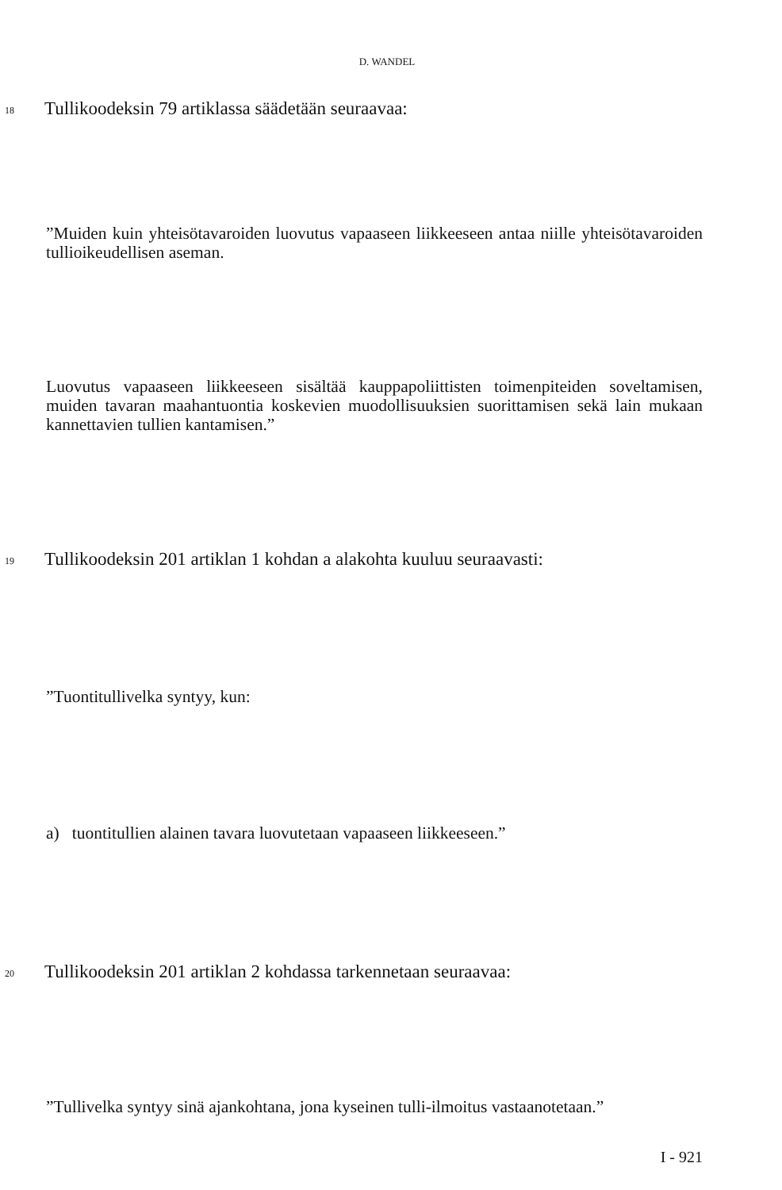D. WANDEL
18 Tullikoodeksin 79 artiklassa säädetään seuraavaa:
”Muiden kuin yhteisötavaroiden luovutus vapaaseen liikkeeseen antaa niille yhteisötavaroiden tullioikeudellisen aseman.
Luovutus vapaaseen liikkeeseen sisältää kauppapoliittisten toimenpiteiden soveltamisen, muiden tavaran maahantuontia koskevien muodollisuuksien suorittamisen sekä lain mukaan kannettavien tullien kantamisen.”
19 Tullikoodeksin 201 artiklan 1 kohdan a alakohta kuuluu seuraavasti:
”Tuontitullivelka syntyy, kun:
a) tuontitullien alainen tavara luovutetaan vapaaseen liikkeeseen.”
20 Tullikoodeksin 201 artiklan 2 kohdassa tarkennetaan seuraavaa:
”Tullivelka syntyy sinä ajankohtana, jona kyseinen tulli-ilmoitus vastaanotetaan.”
I - 921